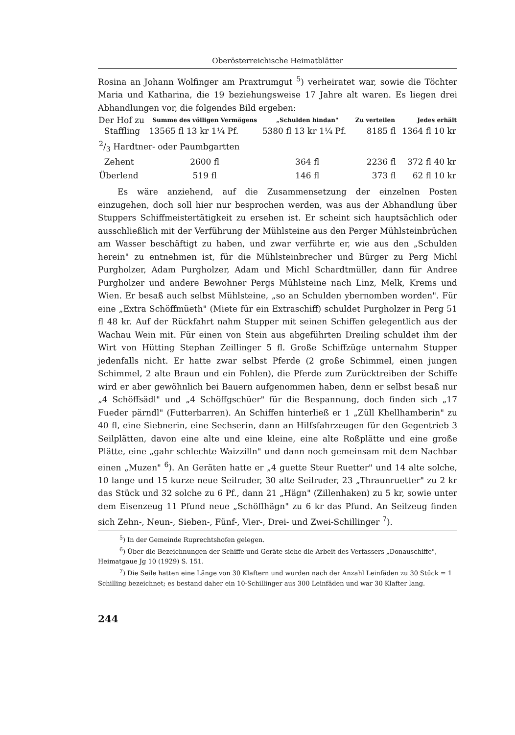Oberösterreichische Heimatblätter
Rosina an Johann Wolfinger am Praxtrumgut <sup>5</sup>) verheiratet war, sowie die Töchter Maria und Katharina, die 19 beziehungsweise 17 Jahre alt waren. Es liegen drei Abhandlungen vor, die folgendes Bild ergeben:
| Der Hof zu | Summe des völligen Vermögens | „Schulden hindan" | Zu verteilen | Jedes erhält |
| --- | --- | --- | --- | --- |
| Staffling | 13565 fl 13 kr 1¼ Pf. | 5380 fl 13 kr 1¼ Pf. | 8185 fl | 1364 fl 10 kr |
| 2/3 Hardtner- oder Paumbgartten | | | | |
| Zehent | 2600 fl | 364 fl | 2236 fl | 372 fl 40 kr |
| Überlend | 519 fl | 146 fl | 373 fl | 62 fl 10 kr |
Es wäre anziehend, auf die Zusammensetzung der einzelnen Posten einzugehen, doch soll hier nur besprochen werden, was aus der Abhandlung über Stuppers Schiffmeistertätigkeit zu ersehen ist. Er scheint sich hauptsächlich oder ausschließlich mit der Verführung der Mühlsteine aus den Perger Mühlsteinbrüchen am Wasser beschäftigt zu haben, und zwar verführte er, wie aus den „Schulden herein" zu entnehmen ist, für die Mühlsteinbrecher und Bürger zu Perg Michl Purgholzer, Adam Purgholzer, Adam und Michl Schardtmüller, dann für Andree Purgholzer und andere Bewohner Pergs Mühlsteine nach Linz, Melk, Krems und Wien. Er besaß auch selbst Mühlsteine, „so an Schulden ybernomben worden". Für eine „Extra Schöffmüeth" (Miete für ein Extraschiff) schuldet Purgholzer in Perg 51 fl 48 kr. Auf der Rückfahrt nahm Stupper mit seinen Schiffen gelegentlich aus der Wachau Wein mit. Für einen von Stein aus abgeführten Dreiling schuldet ihm der Wirt von Hütting Stephan Zeillinger 5 fl. Große Schiffzüge unternahm Stupper jedenfalls nicht. Er hatte zwar selbst Pferde (2 große Schimmel, einen jungen Schimmel, 2 alte Braun und ein Fohlen), die Pferde zum Zurücktreiben der Schiffe wird er aber gewöhnlich bei Bauern aufgenommen haben, denn er selbst besaß nur „4 Schöffsädl" und „4 Schöffgschüer" für die Bespannung, doch finden sich „17 Fueder pärndl" (Futterbarren). An Schiffen hinterließ er 1 „Züll Khellhamberin" zu 40 fl, eine Siebnerin, eine Sechserin, dann an Hilfsfahrzeugen für den Gegentrieb 3 Seilplätten, davon eine alte und eine kleine, eine alte Roßplätte und eine große Plätte, eine „gahr schlechte Waizzilln" und dann noch gemeinsam mit dem Nachbar einen „Muzen" <sup>6</sup>). An Geräten hatte er „4 guette Steur Ruetter" und 14 alte solche, 10 lange und 15 kurze neue Seilruder, 30 alte Seilruder, 23 „Thraunruetter" zu 2 kr das Stück und 32 solche zu 6 Pf., dann 21 „Hägn" (Zillenhaken) zu 5 kr, sowie unter dem Eisenzeug 11 Pfund neue „Schöffhägn" zu 6 kr das Pfund. An Seilzeug finden sich Zehn-, Neun-, Sieben-, Fünf-, Vier-, Drei- und Zwei-Schillinger <sup>7</sup>).
<sup>5</sup>) In der Gemeinde Ruprechtshofen gelegen.
<sup>6</sup>) Über die Bezeichnungen der Schiffe und Geräte siehe die Arbeit des Verfassers „Donauschiffe", Heimatgaue Jg 10 (1929) S. 151.
<sup>7</sup>) Die Seile hatten eine Länge von 30 Klaftern und wurden nach der Anzahl Leinfäden zu 30 Stück = 1 Schilling bezeichnet; es bestand daher ein 10-Schillinger aus 300 Leinfäden und war 30 Klafter lang.
244